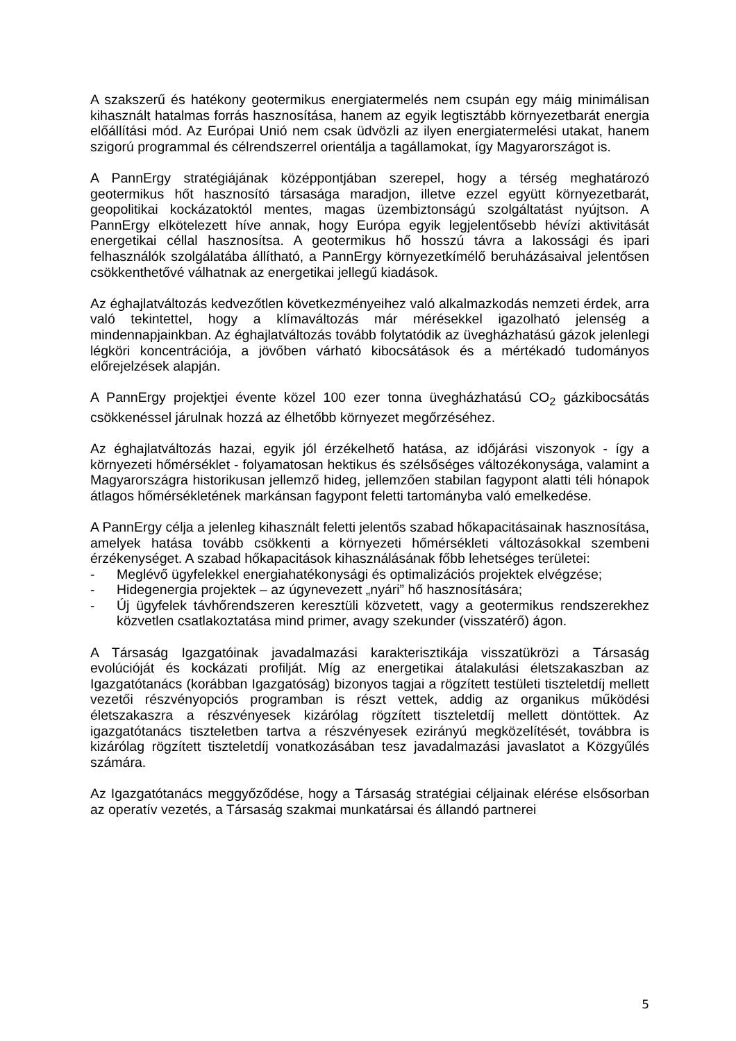A szakszerű és hatékony geotermikus energiatermelés nem csupán egy máig minimálisan kihasznált hatalmas forrás hasznosítása, hanem az egyik legtisztább környezetbarát energia előállítási mód. Az Európai Unió nem csak üdvözli az ilyen energiatermelési utakat, hanem szigorú programmal és célrendszerrel orientálja a tagállamokat, így Magyarországot is.
A PannErgy stratégiájának középpontjában szerepel, hogy a térség meghatározó geotermikus hőt hasznosító társasága maradjon, illetve ezzel együtt környezetbarát, geopolitikai kockázatoktól mentes, magas üzembiztonságú szolgáltatást nyújtson. A PannErgy elkötelezett híve annak, hogy Európa egyik legjelentősebb hévízi aktivitását energetikai céllal hasznosítsa. A geotermikus hő hosszú távra a lakossági és ipari felhasználók szolgálatába állítható, a PannErgy környezetkímélő beruházásaival jelentősen csökkenthetővé válhatnak az energetikai jellegű kiadások.
Az éghajlatváltozás kedvezőtlen következményeihez való alkalmazkodás nemzeti érdek, arra való tekintettel, hogy a klímaváltozás már mérésekkel igazolható jelenség a mindennapjainkban. Az éghajlatváltozás tovább folytatódik az üvegházhatású gázok jelenlegi légköri koncentrációja, a jövőben várható kibocsátások és a mértékadó tudományos előrejelzések alapján.
A PannErgy projektjei évente közel 100 ezer tonna üvegházhatású CO<sub>2</sub> gázkibocsátás csökkenéssel járulnak hozzá az élhetőbb környezet megőrzéséhez.
Az éghajlatváltozás hazai, egyik jól érzékelhető hatása, az időjárási viszonyok - így a környezeti hőmérséklet - folyamatosan hektikus és szélsőséges változékonysága, valamint a Magyarországra historikusan jellemző hideg, jellemzően stabilan fagypont alatti téli hónapok átlagos hőmérsékletének markánsan fagypont feletti tartományba való emelkedése.
A PannErgy célja a jelenleg kihasznált feletti jelentős szabad hőkapacitásainak hasznosítása, amelyek hatása tovább csökkenti a környezeti hőmérsékleti változásokkal szembeni érzékenységet. A szabad hőkapacitások kihasználásának főbb lehetséges területei:
- Meglévő ügyfelekkel energiahatékonysági és optimalizációs projektek elvégzése;
- Hidegenergia projektek – az úgynevezett „nyári” hő hasznosítására;
- Új ügyfelek távhőrendszeren keresztüli közvetett, vagy a geotermikus rendszerekhez közvetlen csatlakoztatása mind primer, avagy szekunder (visszatérő) ágon.
A Társaság Igazgatóinak javadalmazási karakterisztikája visszatükrözi a Társaság evolúcióját és kockázati profilját. Míg az energetikai átalakulási életszakaszban az Igazgatótanács (korábban Igazgatóság) bizonyos tagjai a rögzített testületi tiszteletdíj mellett vezetői részvényopciós programban is részt vettek, addig az organikus működési életszakaszra a részvényesek kizárólag rögzített tiszteletdíj mellett döntöttek. Az igazgatótanács tiszteletben tartva a részvényesek ezirányú megközelítését, továbbra is kizárólag rögzített tiszteletdíj vonatkozásában tesz javadalmazási javaslatot a Közgyűlés számára.
Az Igazgatótanács meggyőződése, hogy a Társaság stratégiai céljainak elérése elsősorban az operatív vezetés, a Társaság szakmai munkatársai és állandó partnerei
5